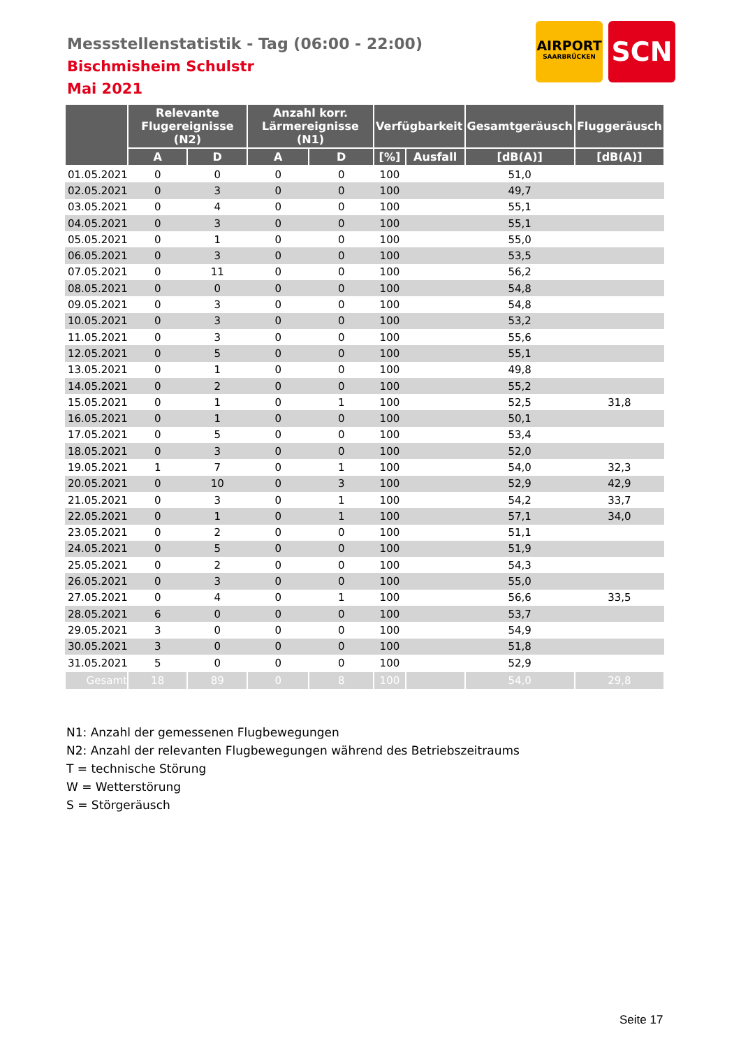Messstellenstatistik - Tag (06:00 - 22:00)
Bischmisheim Schulstr
Mai 2021
AIRPORT
SAARBRÜCKEN
SCN
| | Relevante Flugereignisse (N2) | | Anzahl korr. Lärmereignisse (N1) | | Verfügbarkeit | | Gesamtgeräusch | Fluggeräusch |
| --- | --- | --- | --- | --- | --- | --- | --- | --- |
| | A | D | A | D | [%] | Ausfall | [dB(A)] | [dB(A)] |
| 01.05.2021 | 0 | 0 | 0 | 0 | 100 | | 51,0 | |
| 02.05.2021 | 0 | 3 | 0 | 0 | 100 | | 49,7 | |
| 03.05.2021 | 0 | 4 | 0 | 0 | 100 | | 55,1 | |
| 04.05.2021 | 0 | 3 | 0 | 0 | 100 | | 55,1 | |
| 05.05.2021 | 0 | 1 | 0 | 0 | 100 | | 55,0 | |
| 06.05.2021 | 0 | 3 | 0 | 0 | 100 | | 53,5 | |
| 07.05.2021 | 0 | 11 | 0 | 0 | 100 | | 56,2 | |
| 08.05.2021 | 0 | 0 | 0 | 0 | 100 | | 54,8 | |
| 09.05.2021 | 0 | 3 | 0 | 0 | 100 | | 54,8 | |
| 10.05.2021 | 0 | 3 | 0 | 0 | 100 | | 53,2 | |
| 11.05.2021 | 0 | 3 | 0 | 0 | 100 | | 55,6 | |
| 12.05.2021 | 0 | 5 | 0 | 0 | 100 | | 55,1 | |
| 13.05.2021 | 0 | 1 | 0 | 0 | 100 | | 49,8 | |
| 14.05.2021 | 0 | 2 | 0 | 0 | 100 | | 55,2 | |
| 15.05.2021 | 0 | 1 | 0 | 1 | 100 | | 52,5 | 31,8 |
| 16.05.2021 | 0 | 1 | 0 | 0 | 100 | | 50,1 | |
| 17.05.2021 | 0 | 5 | 0 | 0 | 100 | | 53,4 | |
| 18.05.2021 | 0 | 3 | 0 | 0 | 100 | | 52,0 | |
| 19.05.2021 | 1 | 7 | 0 | 1 | 100 | | 54,0 | 32,3 |
| 20.05.2021 | 0 | 10 | 0 | 3 | 100 | | 52,9 | 42,9 |
| 21.05.2021 | 0 | 3 | 0 | 1 | 100 | | 54,2 | 33,7 |
| 22.05.2021 | 0 | 1 | 0 | 1 | 100 | | 57,1 | 34,0 |
| 23.05.2021 | 0 | 2 | 0 | 0 | 100 | | 51,1 | |
| 24.05.2021 | 0 | 5 | 0 | 0 | 100 | | 51,9 | |
| 25.05.2021 | 0 | 2 | 0 | 0 | 100 | | 54,3 | |
| 26.05.2021 | 0 | 3 | 0 | 0 | 100 | | 55,0 | |
| 27.05.2021 | 0 | 4 | 0 | 1 | 100 | | 56,6 | 33,5 |
| 28.05.2021 | 6 | 0 | 0 | 0 | 100 | | 53,7 | |
| 29.05.2021 | 3 | 0 | 0 | 0 | 100 | | 54,9 | |
| 30.05.2021 | 3 | 0 | 0 | 0 | 100 | | 51,8 | |
| 31.05.2021 | 5 | 0 | 0 | 0 | 100 | | 52,9 | |
| Gesamt | 18 | 89 | 0 | 8 | 100 | | 54,0 | 29,8 |
N1: Anzahl der gemessenen Flugbewegungen
N2: Anzahl der relevanten Flugbewegungen während des Betriebszeitraums
T = technische Störung
W = Wetterstörung
S = Störgeräusch
Seite 17